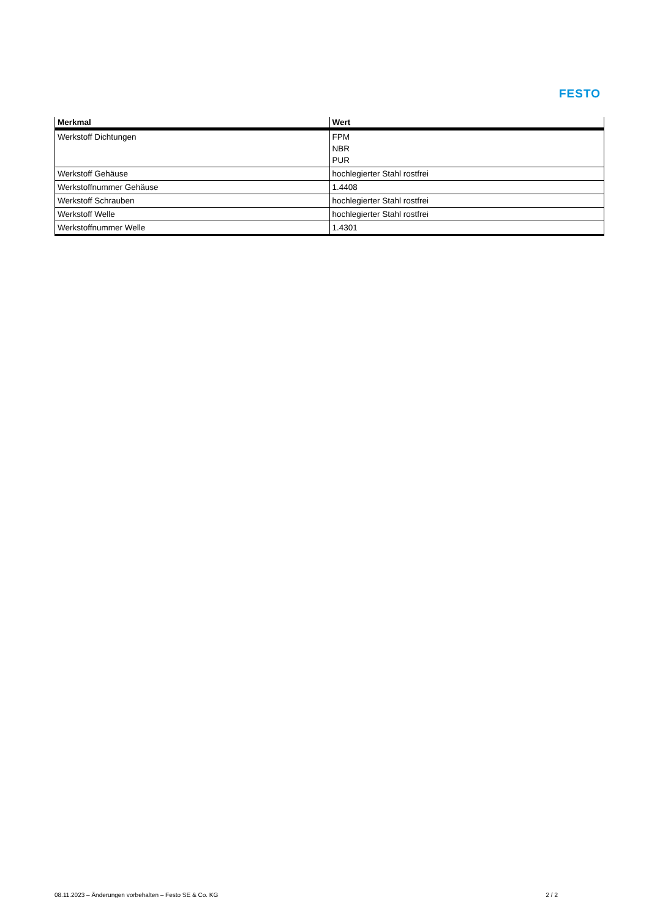FESTO
| Merkmal | Wert |
| --- | --- |
| Werkstoff Dichtungen | FPM NBR PUR |
| Werkstoff Gehäuse | hochlegierter Stahl rostfrei |
| Werkstoffnummer Gehäuse | 1.4408 |
| Werkstoff Schrauben | hochlegierter Stahl rostfrei |
| Werkstoff Welle | hochlegierter Stahl rostfrei |
| Werkstoffnummer Welle | 1.4301 |
08.11.2023 – Änderungen vorbehalten – Festo SE & Co. KG 2 / 2